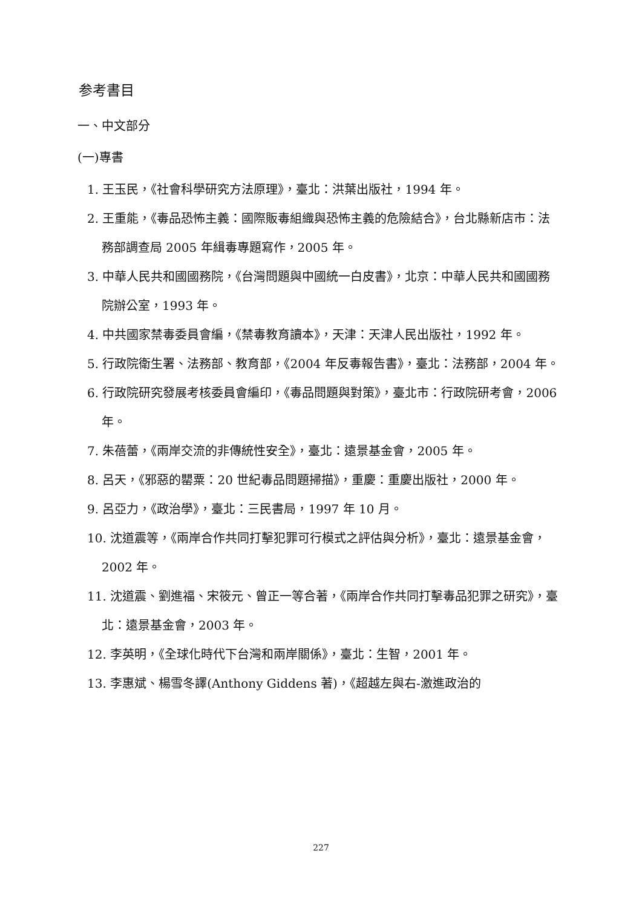参考書目
一、中文部分
(一)專書
1. 王玉民，《社會科學研究方法原理》，臺北：洪葉出版社，1994 年。
2. 王重能，《毒品恐怖主義：國際販毒組織與恐怖主義的危險結合》，台北縣新店市：法務部調查局 2005 年緝毒專題寫作，2005 年。
3. 中華人民共和國國務院，《台灣問題與中國統一白皮書》，北京：中華人民共和國國務院辦公室，1993 年。
4. 中共國家禁毒委員會編，《禁毒教育讀本》，天津：天津人民出版社，1992 年。
5. 行政院衛生署、法務部、教育部，《2004 年反毒報告書》，臺北：法務部，2004 年。
6. 行政院研究發展考核委員會編印，《毒品問題與對策》，臺北市：行政院研考會，2006 年。
7. 朱蓓蕾，《兩岸交流的非傳統性安全》，臺北：遠景基金會，2005 年。
8. 呂天，《邪惡的罌粟：20 世紀毒品問題掃描》，重慶：重慶出版社，2000 年。
9. 呂亞力，《政治學》，臺北：三民書局，1997 年 10 月。
10. 沈道震等，《兩岸合作共同打擊犯罪可行模式之評估與分析》，臺北：遠景基金會，2002 年。
11. 沈道震、劉進福、宋筱元、曾正一等合著，《兩岸合作共同打擊毒品犯罪之研究》，臺北：遠景基金會，2003 年。
12. 李英明，《全球化時代下台灣和兩岸關係》，臺北：生智，2001 年。
13. 李惠斌、楊雪冬譯(Anthony Giddens 著)，《超越左與右-激進政治的
227